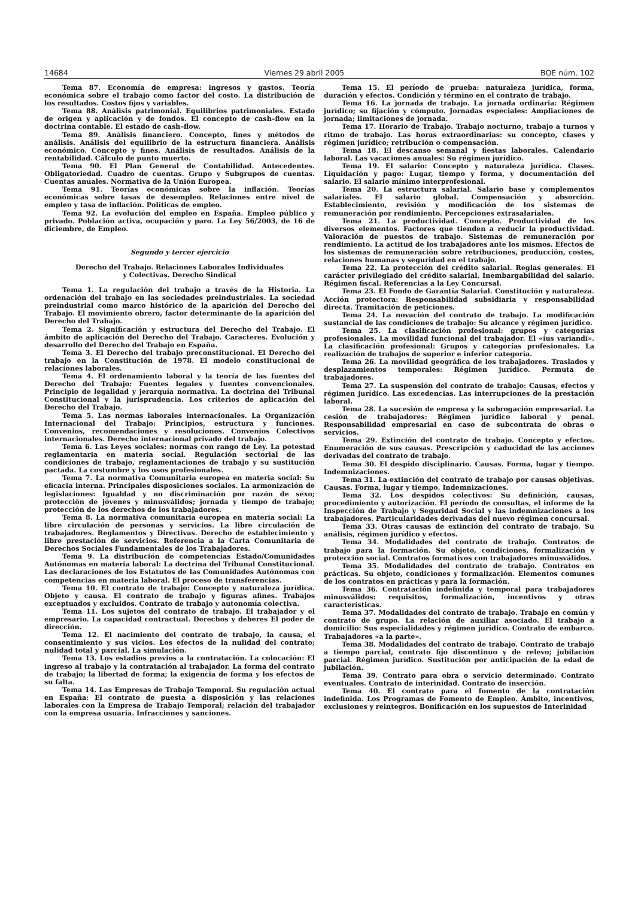14684 Viernes 29 abril 2005 BOE núm. 102
Tema 87. Economía de empresa: ingresos y gastos. Teoría económica sobre el trabajo como factor del costo. La distribución de los resultados. Costos fijos y variables.
Tema 88. Análisis patrimonial. Equilibrios patrimoniales. Estado de origen y aplicación y de fondos. El concepto de cash–flow en la doctrina contable. El estado de cash–flow.
Tema 89. Análisis financiero. Concepto, fines y métodos de análisis. Análisis del equilibrio de la estructura financiera. Análisis económico. Concepto y fines. Análisis de resultados. Análisis de la rentabilidad. Cálculo de punto muerto.
Tema 90. El Plan General de Contabilidad. Antecedentes. Obligatoriedad. Cuadro de cuentas. Grupo y Subgrupos de cuentas. Cuentas anuales. Normativa de la Unión Europea.
Tema 91. Teorías económicas sobre la inflación. Teorías económicas sobre tasas de desempleo. Relaciones entre nivel de empleo y tasa de inflación. Políticas de empleo.
Tema 92. La evolución del empleo en España. Empleo público y privado. Población activa, ocupación y paro. La Ley 56/2003, de 16 de diciembre, de Empleo.
Segundo y tercer ejercicio
Derecho del Trabajo. Relaciones Laborales Individuales
y Colectivas. Derecho Sindical
Tema 1. La regulación del trabajo a través de la Historia. La ordenación del trabajo en las sociedades preindustriales. La sociedad preindustrial como marco histórico de la aparición del Derecho del Trabajo. El movimiento obrero, factor determinante de la aparición del Derecho del Trabajo.
Tema 2. Significación y estructura del Derecho del Trabajo. El ámbito de aplicación del Derecho del Trabajo. Caracteres. Evolución y desarrollo del Derecho del Trabajo en España.
Tema 3. El Derecho del trabajo preconstitucional. El Derecho del trabajo en la Constitución de 1978. El modelo constitucional de relaciones laborales.
Tema 4. El ordenamiento laboral y la teoría de las fuentes del Derecho del Trabajo: Fuentes legales y fuentes convencionales. Principio de legalidad y jerarquía normativa. La doctrina del Tribunal Constitucional y la jurisprudencia. Los criterios de aplicación del Derecho del Trabajo.
Tema 5. Las normas laborales internacionales. La Organización Internacional del Trabajo: Principios, estructura y funciones. Convenios, recomendaciones y resoluciones. Convenios Colectivos internacionales. Derecho internacional privado del trabajo.
Tema 6. Las Leyes sociales: normas con rango de Ley. La potestad reglamentaria en materia social. Regulación sectorial de las condiciones de trabajo, reglamentaciones de trabajo y su sustitución pactada. La costumbre y los usos profesionales.
Tema 7. La normativa Comunitaria europea en materia social: Su eficacia interna. Principales disposiciones sociales. La armonización de legislaciones: Igualdad y no discriminación por razón de sexo; protección de jóvenes y minusválidos; jornada y tiempo de trabajo; protección de los derechos de los trabajadores.
Tema 8. La normativa comunitaria europea en materia social: La libre circulación de personas y servicios. La libre circulación de trabajadores. Reglamentos y Directivas. Derecho de establecimiento y libre prestación de servicios. Referencia a la Carta Comunitaria de Derechos Sociales Fundamentales de los Trabajadores.
Tema 9. La distribución de competencias Estado/Comunidades Autónomas en materia laboral: La doctrina del Tribunal Constitucional. Las declaraciones de los Estatutos de las Comunidades Autónomas con competencias en materia laboral. El proceso de transferencias.
Tema 10. El contrato de trabajo: Concepto y naturaleza jurídica. Objeto y causa. El contrato de trabajo y figuras afines. Trabajos exceptuados y excluidos. Contrato de trabajo y autonomía colectiva.
Tema 11. Los sujetos del contrato de trabajo. El trabajador y el empresario. La capacidad contractual. Derechos y deberes El poder de dirección.
Tema 12. El nacimiento del contrato de trabajo, la causa, el consentimiento y sus vicios. Los efectos de la nulidad del contrato; nulidad total y parcial. La simulación.
Tema 13. Los estadios previos a la contratación. La colocación: El ingreso al trabajo y la contratación al trabajador. La forma del contrato de trabajo; la libertad de forma; la exigencia de forma y los efectos de su falta.
Tema 14. Las Empresas de Trabajo Temporal. Su regulación actual en España: El contrato de puesta a disposición y las relaciones laborales con la Empresa de Trabajo Temporal; relación del trabajador con la empresa usuaria. Infracciones y sanciones.
Tema 15. El período de prueba: naturaleza jurídica, forma, duración y efectos. Condición y término en el contrato de trabajo.
Tema 16. La jornada de trabajo. La jornada ordinaria: Régimen jurídico; su fijación y cómputo. Jornadas especiales: Ampliaciones de jornada; limitaciones de jornada.
Tema 17. Horario de Trabajo. Trabajo nocturno, trabajo a turnos y ritmo de trabajo. Las horas extraordinarias: su concepto, clases y régimen jurídico; retribución o compensación.
Tema 18. El descanso semanal y fiestas laborales. Calendario laboral. Las vacaciones anuales: Su régimen jurídico.
Tema 19. El salario: Concepto y naturaleza jurídica. Clases. Liquidación y pago: Lugar, tiempo y forma, y documentación del salario. El salario mínimo interprofesional.
Tema 20. La estructura salarial. Salario base y complementos salariales. El salario global. Compensación y absorción. Establecimiento, revisión y modificación de los sistemas de remuneración por rendimiento. Percepciones extrasalariales.
Tema 21. La productividad. Concepto. Productividad de los diversos elementos. Factores que tienden a reducir la productividad. Valoración de puestos de trabajo. Sistemas de remuneración por rendimiento. La actitud de los trabajadores ante los mismos. Efectos de los sistemas de remuneración sobre retribuciones, producción, costes, relaciones humanas y seguridad en el trabajo.
Tema 22. La protección del crédito salarial. Reglas generales. El carácter privilegiado del crédito salarial. Inembargabilidad del salario. Régimen fiscal. Referencias a la Ley Concursal.
Tema 23. El Fondo de Garantía Salarial. Constitución y naturaleza. Acción protectora: Responsabilidad subsidiaria y responsabilidad directa. Tramitación de peticiones.
Tema 24. La novación del contrato de trabajo. La modificación sustancial de las condiciones de trabajo: Su alcance y régimen jurídico.
Tema 25. La clasificación profesional: grupos y categorías profesionales. La movilidad funcional del trabajador. El «ius variandi». La clasificación profesional: Grupos y categorías profesionales. La realización de trabajos de superior e inferior categoría.
Tema 26. La movilidad geográfica de los trabajadores. Traslados y desplazamientos temporales: Régimen jurídico. Permuta de trabajadores.
Tema 27. La suspensión del contrato de trabajo: Causas, efectos y régimen jurídico. Las excedencias. Las interrupciones de la prestación laboral.
Tema 28. La sucesión de empresa y la subrogación empresarial. La cesión de trabajadores: Régimen jurídico laboral y penal. Responsabilidad empresarial en caso de subcontrata de obras o servicios.
Tema 29. Extinción del contrato de trabajo. Concepto y efectos. Enumeración de sus causas. Prescripción y caducidad de las acciones derivadas del contrato de trabajo.
Tema 30. El despido disciplinario. Causas. Forma, lugar y tiempo. Indemnizaciones.
Tema 31. La extinción del contrato de trabajo por causas objetivas. Causas. Forma, lugar y tiempo. Indemnizaciones.
Tema 32. Los despidos colectivos: Su definición, causas, procedimiento y autorización. El período de consultas, el informe de la Inspección de Trabajo y Seguridad Social y las indemnizaciones a los trabajadores. Particularidades derivadas del nuevo régimen concursal.
Tema 33. Otras causas de extinción del contrato de trabajo. Su análisis, régimen jurídico y efectos.
Tema 34. Modalidades del contrato de trabajo. Contratos de trabajo para la formación. Su objeto, condiciones, formalización y protección social. Contratos formativos con trabajadores minusválidos.
Tema 35. Modalidades del contrato de trabajo. Contratos en prácticas. Su objeto, condiciones y formalización. Elementos comunes de los contratos en prácticas y para la formación.
Tema 36. Contratación indefinida y temporal para trabajadores minusválidos: requisitos, formalización, incentivos y otras características.
Tema 37. Modalidades del contrato de trabajo. Trabajo en común y contrato de grupo. La relación de auxiliar asociado. El trabajo a domicilio: Sus especialidades y régimen jurídico. Contrato de embarco. Trabajadores «a la parte».
Tema 38. Modalidades del contrato de trabajo. Contrato de trabajo a tiempo parcial, contrato fijo discontinuo y de relevo; jubilación parcial. Régimen jurídico. Sustitución por anticipación de la edad de jubilación.
Tema 39. Contrato para obra o servicio determinado. Contrato eventuales. Contrato de interinidad. Contrato de inserción.
Tema 40. El contrato para el fomento de la contratación indefinida. Los Programas de Fomento de Empleo. Ámbito, incentivos, exclusiones y reintegros. Bonificación en los supuestos de Interinidad